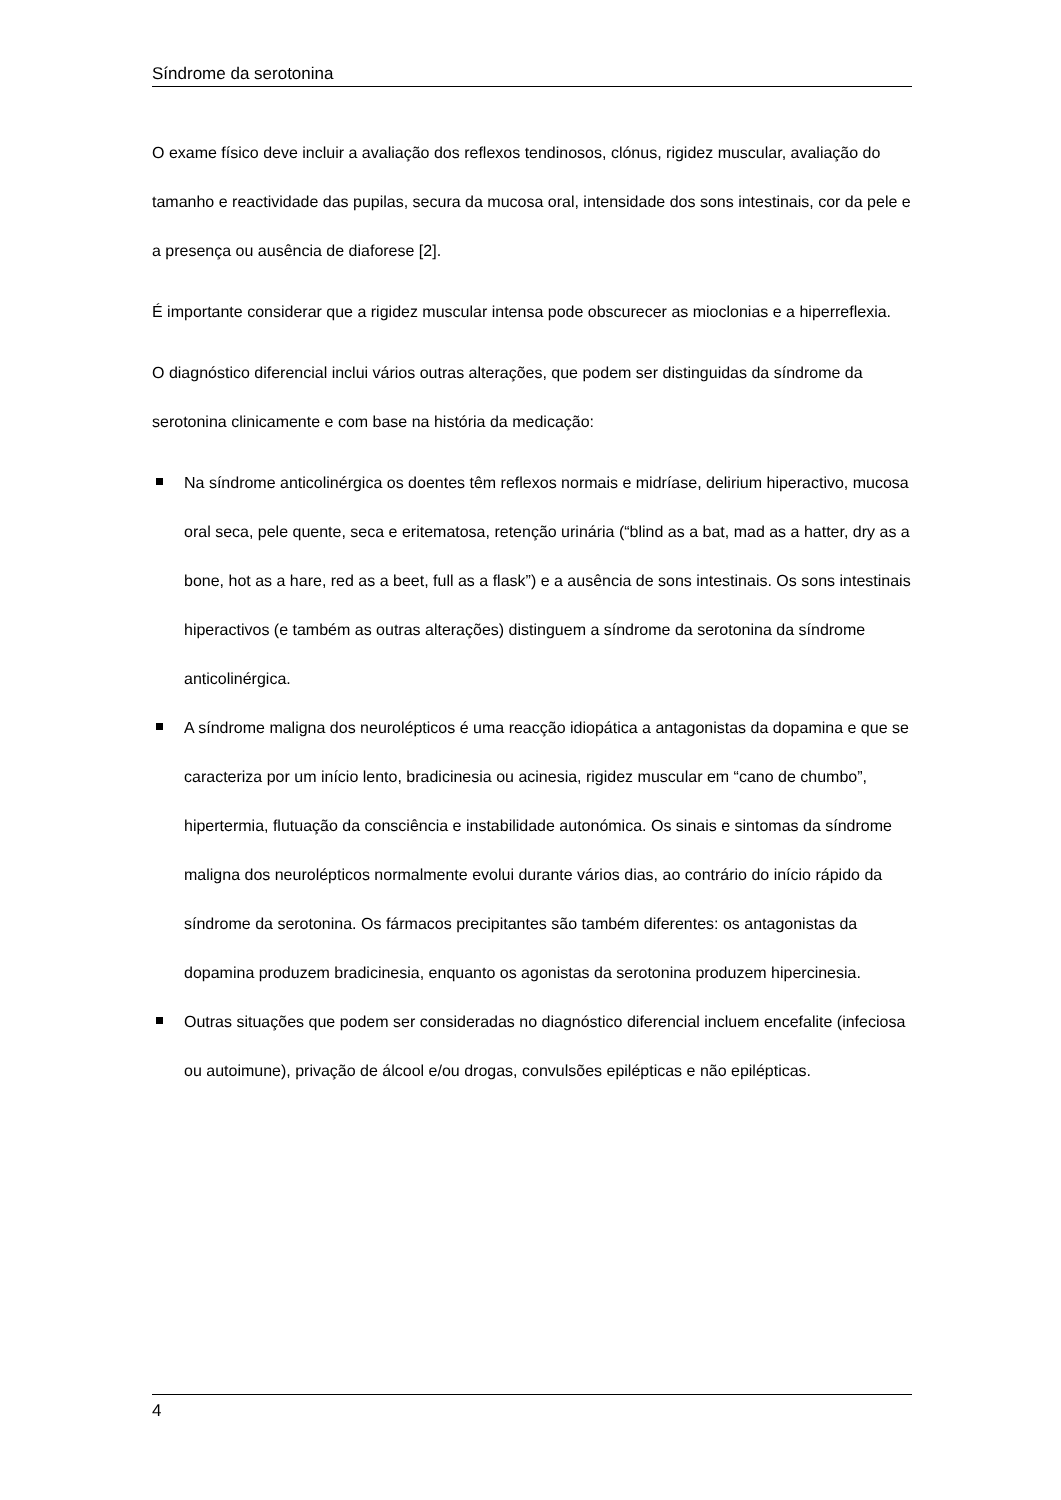Síndrome da serotonina
O exame físico deve incluir a avaliação dos reflexos tendinosos, clónus, rigidez muscular, avaliação do tamanho e reactividade das pupilas, secura da mucosa oral, intensidade dos sons intestinais, cor da pele e a presença ou ausência de diaforese [2].
É importante considerar que a rigidez muscular intensa pode obscurecer as mioclonias e a hiperreflexia.
O diagnóstico diferencial inclui vários outras alterações, que podem ser distinguidas da síndrome da serotonina clinicamente e com base na história da medicação:
Na síndrome anticolinérgica os doentes têm reflexos normais e midríase, delirium hiperactivo, mucosa oral seca, pele quente, seca e eritematosa, retenção urinária (“blind as a bat, mad as a hatter, dry as a bone, hot as a hare, red as a beet, full as a flask”) e a ausência de sons intestinais. Os sons intestinais hiperactivos (e também as outras alterações) distinguem a síndrome da serotonina da síndrome anticolinérgica.
A síndrome maligna dos neurolépticos é uma reacção idiopática a antagonistas da dopamina e que se caracteriza por um início lento, bradicinesia ou acinesia, rigidez muscular em “cano de chumbo”, hipertermia, flutuação da consciência e instabilidade autonómica. Os sinais e sintomas da síndrome maligna dos neurolépticos normalmente evolui durante vários dias, ao contrário do início rápido da síndrome da serotonina. Os fármacos precipitantes são também diferentes: os antagonistas da dopamina produzem bradicinesia, enquanto os agonistas da serotonina produzem hipercinesia.
Outras situações que podem ser consideradas no diagnóstico diferencial incluem encefalite (infeciosa ou autoimune), privação de álcool e/ou drogas, convulsões epilépticas e não epilépticas.
4